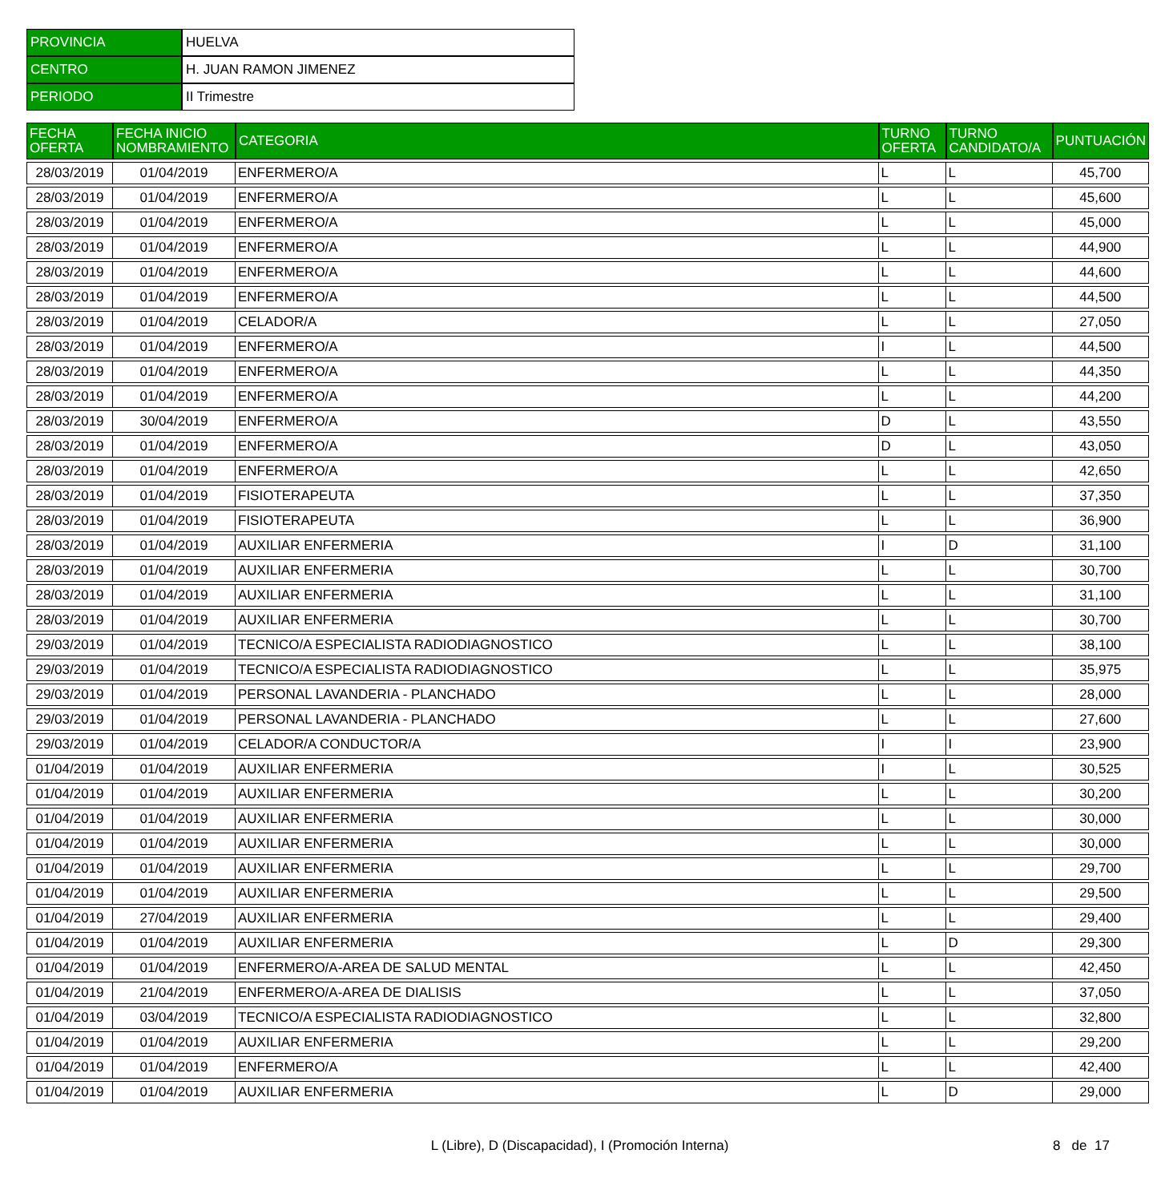| PROVINCIA | HUELVA |
| CENTRO | H. JUAN RAMON JIMENEZ |
| PERIODO | II Trimestre |
| FECHA OFERTA | FECHA INICIO NOMBRAMIENTO | CATEGORIA | TURNO OFERTA | TURNO CANDIDATO/A | PUNTUACIÓN |
| --- | --- | --- | --- | --- | --- |
| 28/03/2019 | 01/04/2019 | ENFERMERO/A | L | L | 45,700 |
| 28/03/2019 | 01/04/2019 | ENFERMERO/A | L | L | 45,600 |
| 28/03/2019 | 01/04/2019 | ENFERMERO/A | L | L | 45,000 |
| 28/03/2019 | 01/04/2019 | ENFERMERO/A | L | L | 44,900 |
| 28/03/2019 | 01/04/2019 | ENFERMERO/A | L | L | 44,600 |
| 28/03/2019 | 01/04/2019 | ENFERMERO/A | L | L | 44,500 |
| 28/03/2019 | 01/04/2019 | CELADOR/A | L | L | 27,050 |
| 28/03/2019 | 01/04/2019 | ENFERMERO/A | I | L | 44,500 |
| 28/03/2019 | 01/04/2019 | ENFERMERO/A | L | L | 44,350 |
| 28/03/2019 | 01/04/2019 | ENFERMERO/A | L | L | 44,200 |
| 28/03/2019 | 30/04/2019 | ENFERMERO/A | D | L | 43,550 |
| 28/03/2019 | 01/04/2019 | ENFERMERO/A | D | L | 43,050 |
| 28/03/2019 | 01/04/2019 | ENFERMERO/A | L | L | 42,650 |
| 28/03/2019 | 01/04/2019 | FISIOTERAPEUTA | L | L | 37,350 |
| 28/03/2019 | 01/04/2019 | FISIOTERAPEUTA | L | L | 36,900 |
| 28/03/2019 | 01/04/2019 | AUXILIAR ENFERMERIA | I | D | 31,100 |
| 28/03/2019 | 01/04/2019 | AUXILIAR ENFERMERIA | L | L | 30,700 |
| 28/03/2019 | 01/04/2019 | AUXILIAR ENFERMERIA | L | L | 31,100 |
| 28/03/2019 | 01/04/2019 | AUXILIAR ENFERMERIA | L | L | 30,700 |
| 29/03/2019 | 01/04/2019 | TECNICO/A ESPECIALISTA RADIODIAGNOSTICO | L | L | 38,100 |
| 29/03/2019 | 01/04/2019 | TECNICO/A ESPECIALISTA RADIODIAGNOSTICO | L | L | 35,975 |
| 29/03/2019 | 01/04/2019 | PERSONAL LAVANDERIA - PLANCHADO | L | L | 28,000 |
| 29/03/2019 | 01/04/2019 | PERSONAL LAVANDERIA - PLANCHADO | L | L | 27,600 |
| 29/03/2019 | 01/04/2019 | CELADOR/A CONDUCTOR/A | I | I | 23,900 |
| 01/04/2019 | 01/04/2019 | AUXILIAR ENFERMERIA | I | L | 30,525 |
| 01/04/2019 | 01/04/2019 | AUXILIAR ENFERMERIA | L | L | 30,200 |
| 01/04/2019 | 01/04/2019 | AUXILIAR ENFERMERIA | L | L | 30,000 |
| 01/04/2019 | 01/04/2019 | AUXILIAR ENFERMERIA | L | L | 30,000 |
| 01/04/2019 | 01/04/2019 | AUXILIAR ENFERMERIA | L | L | 29,700 |
| 01/04/2019 | 01/04/2019 | AUXILIAR ENFERMERIA | L | L | 29,500 |
| 01/04/2019 | 27/04/2019 | AUXILIAR ENFERMERIA | L | L | 29,400 |
| 01/04/2019 | 01/04/2019 | AUXILIAR ENFERMERIA | L | D | 29,300 |
| 01/04/2019 | 01/04/2019 | ENFERMERO/A-AREA DE SALUD MENTAL | L | L | 42,450 |
| 01/04/2019 | 21/04/2019 | ENFERMERO/A-AREA DE DIALISIS | L | L | 37,050 |
| 01/04/2019 | 03/04/2019 | TECNICO/A ESPECIALISTA RADIODIAGNOSTICO | L | L | 32,800 |
| 01/04/2019 | 01/04/2019 | AUXILIAR ENFERMERIA | L | L | 29,200 |
| 01/04/2019 | 01/04/2019 | ENFERMERO/A | L | L | 42,400 |
| 01/04/2019 | 01/04/2019 | AUXILIAR ENFERMERIA | L | D | 29,000 |
L (Libre), D (Discapacidad), I (Promoción Interna)
8 de 17